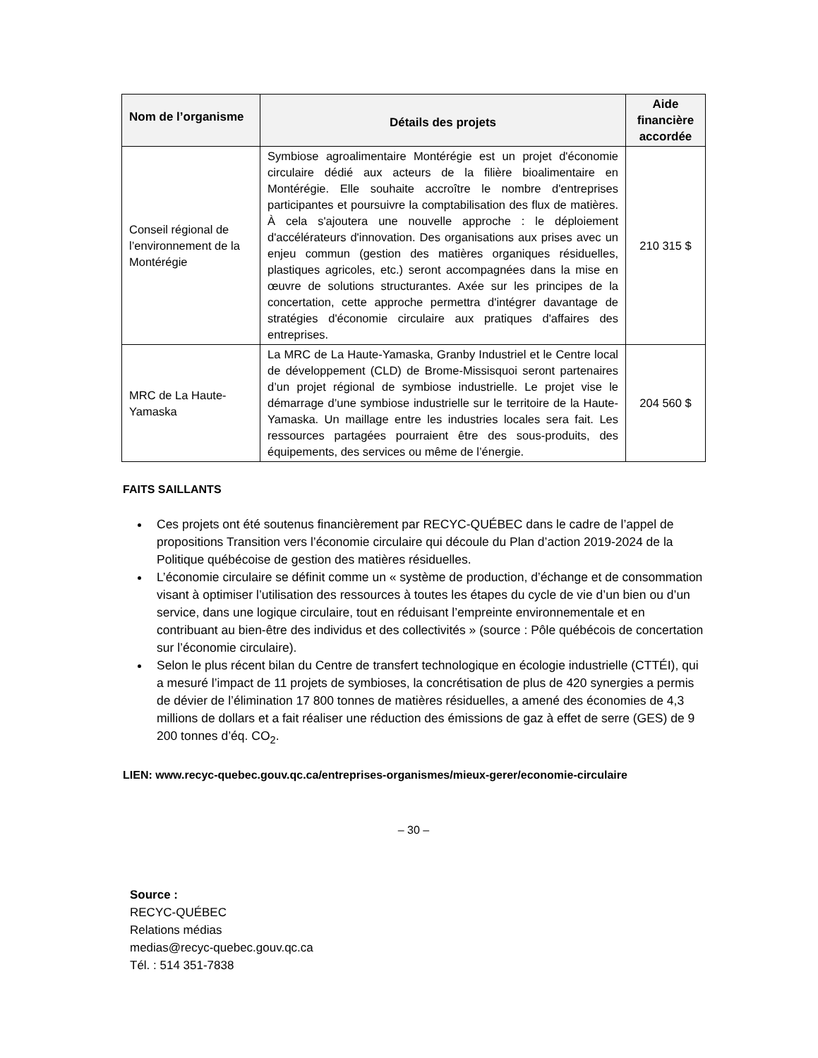| Nom de l’organisme | Détails des projets | Aide financière accordée |
| --- | --- | --- |
| Conseil régional de l’environnement de la Montérégie | Symbiose agroalimentaire Montérégie est un projet d'économie circulaire dédié aux acteurs de la filière bioalimentaire en Montérégie. Elle souhaite accroître le nombre d'entreprises participantes et poursuivre la comptabilisation des flux de matières. À cela s'ajoutera une nouvelle approche : le déploiement d'accélérateurs d'innovation. Des organisations aux prises avec un enjeu commun (gestion des matières organiques résiduelles, plastiques agricoles, etc.) seront accompagnées dans la mise en œuvre de solutions structurantes. Axée sur les principes de la concertation, cette approche permettra d'intégrer davantage de stratégies d'économie circulaire aux pratiques d'affaires des entreprises. | 210 315 $ |
| MRC de La Haute-Yamaska | La MRC de La Haute-Yamaska, Granby Industriel et le Centre local de développement (CLD) de Brome-Missisquoi seront partenaires d’un projet régional de symbiose industrielle. Le projet vise le démarrage d’une symbiose industrielle sur le territoire de la Haute-Yamaska. Un maillage entre les industries locales sera fait. Les ressources partagées pourraient être des sous-produits, des équipements, des services ou même de l’énergie. | 204 560 $ |
FAITS SAILLANTS
Ces projets ont été soutenus financièrement par RECYC-QUÉBEC dans le cadre de l’appel de propositions Transition vers l’économie circulaire qui découle du Plan d’action 2019-2024 de la Politique québécoise de gestion des matières résiduelles.
L’économie circulaire se définit comme un « système de production, d’échange et de consommation visant à optimiser l’utilisation des ressources à toutes les étapes du cycle de vie d’un bien ou d’un service, dans une logique circulaire, tout en réduisant l’empreinte environnementale et en contribuant au bien-être des individus et des collectivités » (source : Pôle québécois de concertation sur l’économie circulaire).
Selon le plus récent bilan du Centre de transfert technologique en écologie industrielle (CTTÉI), qui a mesuré l’impact de 11 projets de symbioses, la concrétisation de plus de 420 synergies a permis de dévier de l’élimination 17 800 tonnes de matières résiduelles, a amené des économies de 4,3 millions de dollars et a fait réaliser une réduction des émissions de gaz à effet de serre (GES) de 9 200 tonnes d’éq. CO<sub>2</sub>.
LIEN: www.recyc-quebec.gouv.qc.ca/entreprises-organismes/mieux-gerer/economie-circulaire
– 30 –
Source :
RECYC-QUÉBEC
Relations médias
medias@recyc-quebec.gouv.qc.ca
Tél. : 514 351-7838